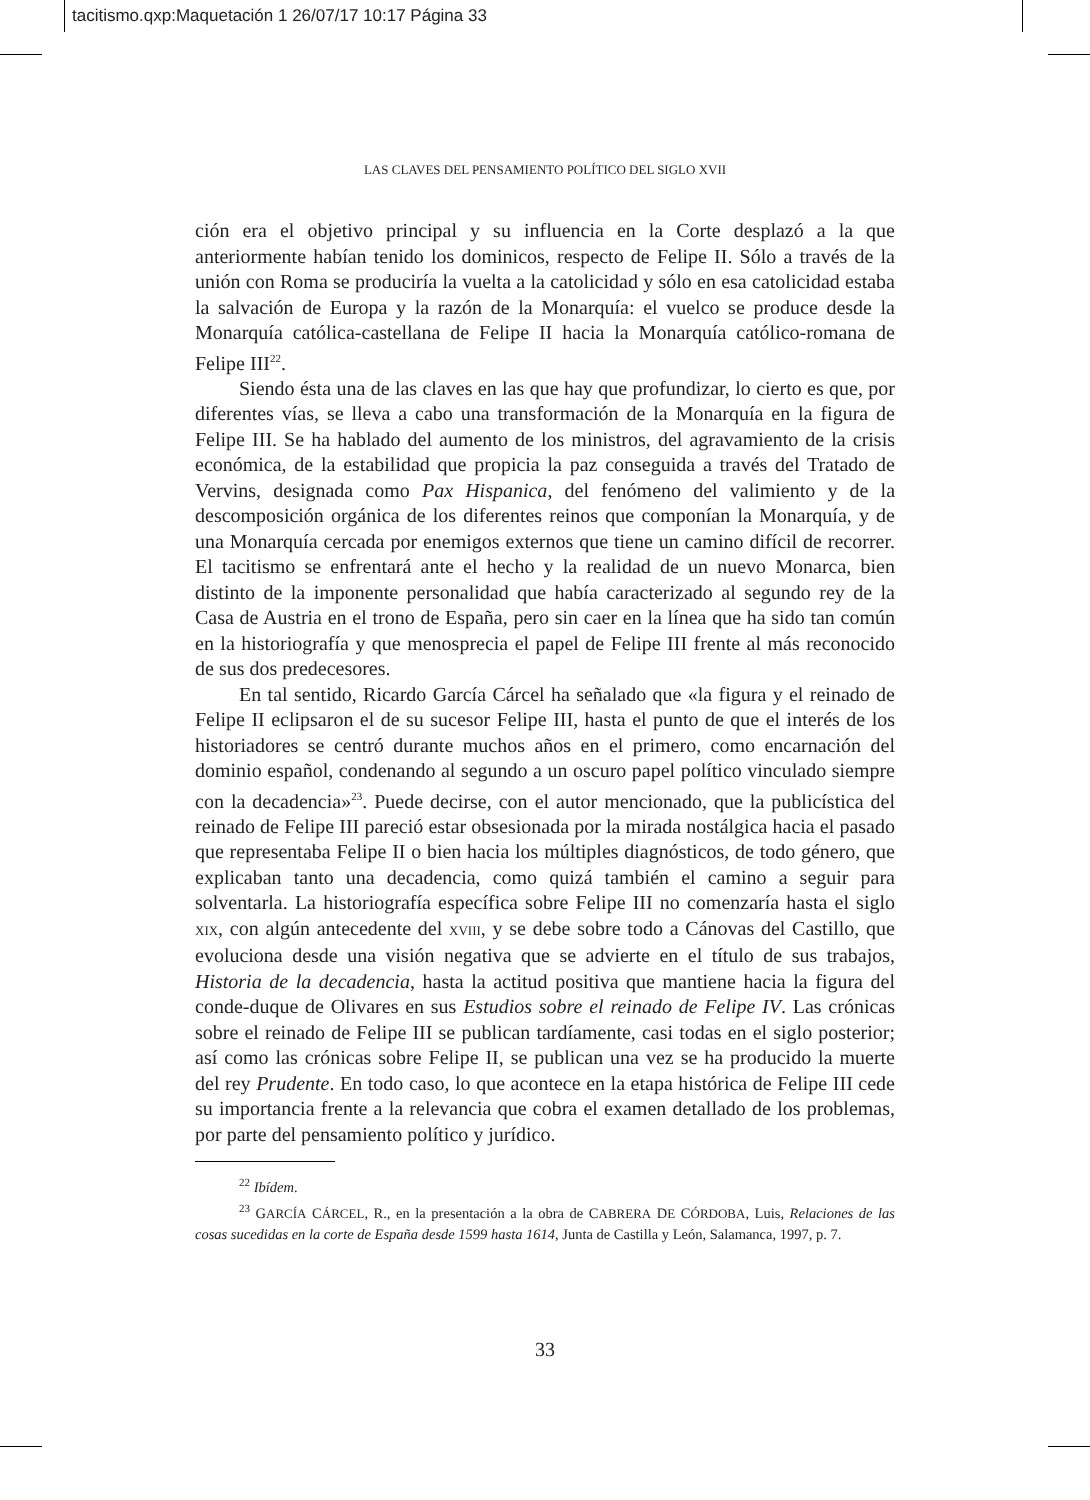tacitismo.qxp:Maquetación 1 26/07/17 10:17 Página 33
LAS CLAVES DEL PENSAMIENTO POLÍTICO DEL SIGLO XVII
ción era el objetivo principal y su influencia en la Corte desplazó a la que anteriormente habían tenido los dominicos, respecto de Felipe II. Sólo a través de la unión con Roma se produciría la vuelta a la catolicidad y sólo en esa catolicidad estaba la salvación de Europa y la razón de la Monarquía: el vuelco se produce desde la Monarquía católica-castellana de Felipe II hacia la Monarquía católico-romana de Felipe III<sup>22</sup>.
Siendo ésta una de las claves en las que hay que profundizar, lo cierto es que, por diferentes vías, se lleva a cabo una transformación de la Monarquía en la figura de Felipe III. Se ha hablado del aumento de los ministros, del agravamiento de la crisis económica, de la estabilidad que propicia la paz conseguida a través del Tratado de Vervins, designada como Pax Hispanica, del fenómeno del valimiento y de la descomposición orgánica de los diferentes reinos que componían la Monarquía, y de una Monarquía cercada por enemigos externos que tiene un camino difícil de recorrer. El tacitismo se enfrentará ante el hecho y la realidad de un nuevo Monarca, bien distinto de la imponente personalidad que había caracterizado al segundo rey de la Casa de Austria en el trono de España, pero sin caer en la línea que ha sido tan común en la historiografía y que menosprecia el papel de Felipe III frente al más reconocido de sus dos predecesores.
En tal sentido, Ricardo García Cárcel ha señalado que «la figura y el reinado de Felipe II eclipsaron el de su sucesor Felipe III, hasta el punto de que el interés de los historiadores se centró durante muchos años en el primero, como encarnación del dominio español, condenando al segundo a un oscuro papel político vinculado siempre con la decadencia»<sup>23</sup>. Puede decirse, con el autor mencionado, que la publicística del reinado de Felipe III pareció estar obsesionada por la mirada nostálgica hacia el pasado que representaba Felipe II o bien hacia los múltiples diagnósticos, de todo género, que explicaban tanto una decadencia, como quizá también el camino a seguir para solventarla. La historiografía específica sobre Felipe III no comenzaría hasta el siglo XIX, con algún antecedente del XVIII, y se debe sobre todo a Cánovas del Castillo, que evoluciona desde una visión negativa que se advierte en el título de sus trabajos, Historia de la decadencia, hasta la actitud positiva que mantiene hacia la figura del conde-duque de Olivares en sus Estudios sobre el reinado de Felipe IV. Las crónicas sobre el reinado de Felipe III se publican tardíamente, casi todas en el siglo posterior; así como las crónicas sobre Felipe II, se publican una vez se ha producido la muerte del rey Prudente. En todo caso, lo que acontece en la etapa histórica de Felipe III cede su importancia frente a la relevancia que cobra el examen detallado de los problemas, por parte del pensamiento político y jurídico.
<sup>22</sup> Ibídem.
<sup>23</sup> GARCÍA CÁRCEL, R., en la presentación a la obra de CABRERA DE CÓRDOBA, Luis, Relaciones de las cosas sucedidas en la corte de España desde 1599 hasta 1614, Junta de Castilla y León, Salamanca, 1997, p. 7.
33